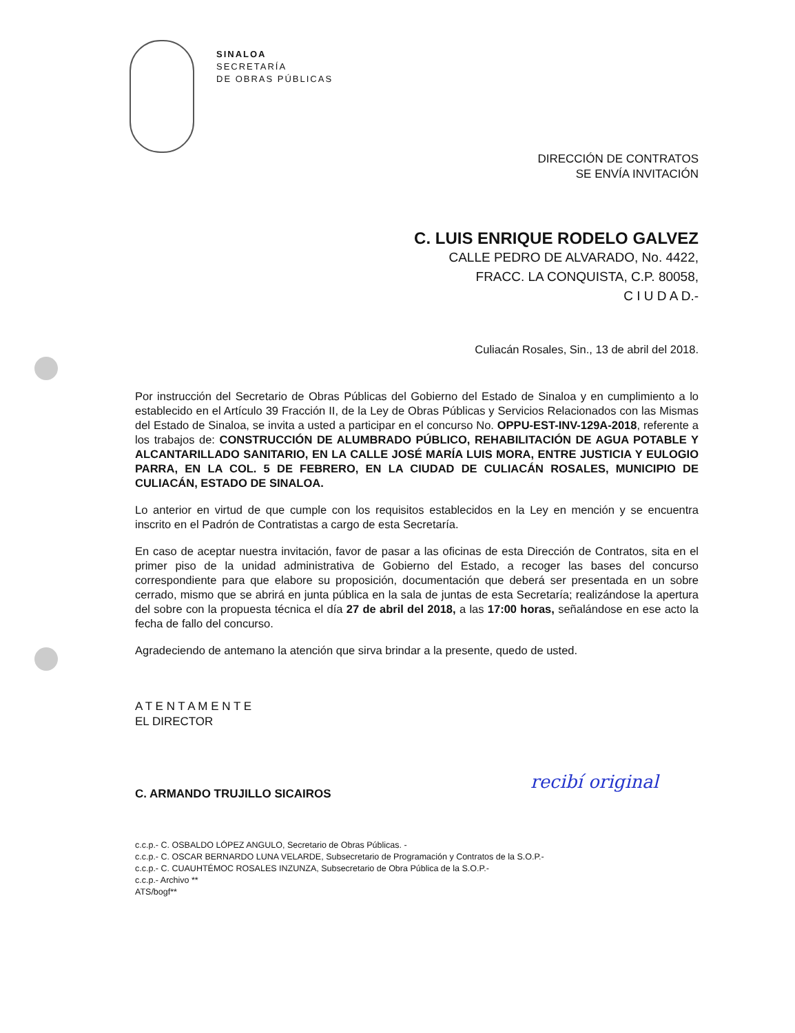SINALOA
SECRETARÍA
DE OBRAS PÚBLICAS
DIRECCIÓN DE CONTRATOS
SE ENVÍA INVITACIÓN
C. LUIS ENRIQUE RODELO GALVEZ
CALLE PEDRO DE ALVARADO, No. 4422,
FRACC. LA CONQUISTA, C.P. 80058,
C I U D A D.-
Culiacán Rosales, Sin., 13 de abril del 2018.
Por instrucción del Secretario de Obras Públicas del Gobierno del Estado de Sinaloa y en cumplimiento a lo establecido en el Artículo 39 Fracción II, de la Ley de Obras Públicas y Servicios Relacionados con las Mismas del Estado de Sinaloa, se invita a usted a participar en el concurso No. OPPU-EST-INV-129A-2018, referente a los trabajos de: CONSTRUCCIÓN DE ALUMBRADO PÚBLICO, REHABILITACIÓN DE AGUA POTABLE Y ALCANTARILLADO SANITARIO, EN LA CALLE JOSÉ MARÍA LUIS MORA, ENTRE JUSTICIA Y EULOGIO PARRA, EN LA COL. 5 DE FEBRERO, EN LA CIUDAD DE CULIACÁN ROSALES, MUNICIPIO DE CULIACÁN, ESTADO DE SINALOA.
Lo anterior en virtud de que cumple con los requisitos establecidos en la Ley en mención y se encuentra inscrito en el Padrón de Contratistas a cargo de esta Secretaría.
En caso de aceptar nuestra invitación, favor de pasar a las oficinas de esta Dirección de Contratos, sita en el primer piso de la unidad administrativa de Gobierno del Estado, a recoger las bases del concurso correspondiente para que elabore su proposición, documentación que deberá ser presentada en un sobre cerrado, mismo que se abrirá en junta pública en la sala de juntas de esta Secretaría; realizándose la apertura del sobre con la propuesta técnica el día 27 de abril del 2018, a las 17:00 horas, señalándose en ese acto la fecha de fallo del concurso.
Agradeciendo de antemano la atención que sirva brindar a la presente, quedo de usted.
A T E N T A M E N T E
EL DIRECTOR
C. ARMANDO TRUJILLO SICAIROS
c.c.p.- C. OSBALDO LÓPEZ ANGULO, Secretario de Obras Públicas. -
c.c.p.- C. OSCAR BERNARDO LUNA VELARDE, Subsecretario de Programación y Contratos de la S.O.P.-
c.c.p.- C. CUAUHTÉMOC ROSALES INZUNZA, Subsecretario de Obra Pública de la S.O.P.-
c.c.p.- Archivo **
ATS/bogf**
recibí original